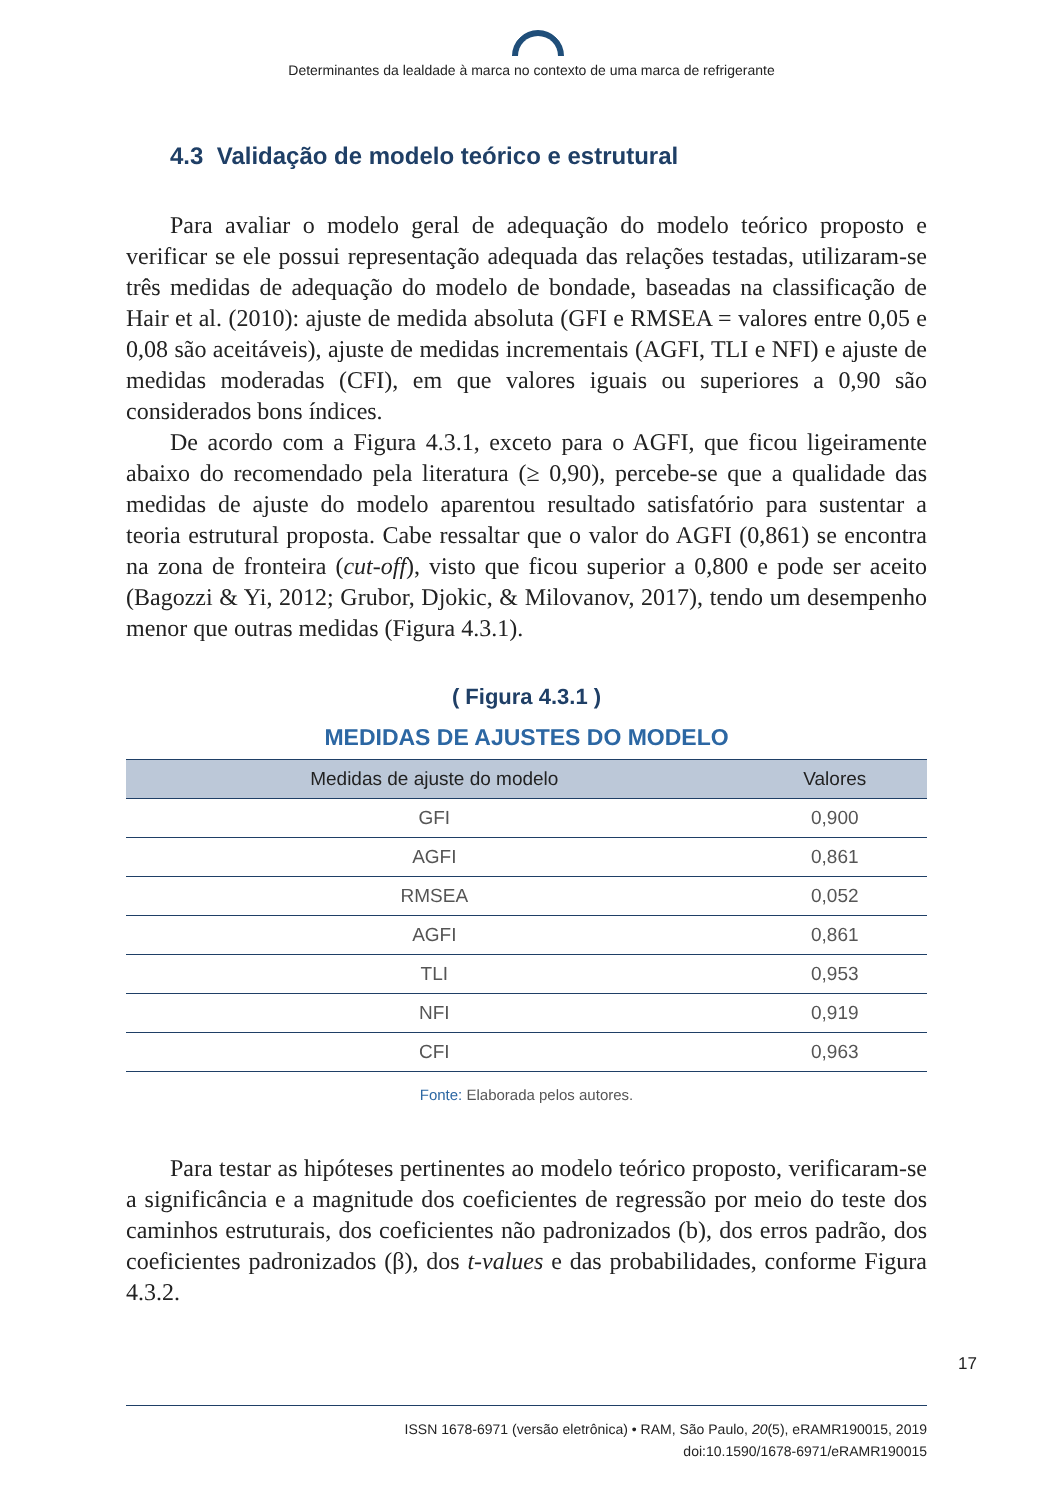Determinantes da lealdade à marca no contexto de uma marca de refrigerante
4.3 Validação de modelo teórico e estrutural
Para avaliar o modelo geral de adequação do modelo teórico proposto e verificar se ele possui representação adequada das relações testadas, utilizaram-se três medidas de adequação do modelo de bondade, baseadas na classificação de Hair et al. (2010): ajuste de medida absoluta (GFI e RMSEA = valores entre 0,05 e 0,08 são aceitáveis), ajuste de medidas incrementais (AGFI, TLI e NFI) e ajuste de medidas moderadas (CFI), em que valores iguais ou superiores a 0,90 são considerados bons índices.
De acordo com a Figura 4.3.1, exceto para o AGFI, que ficou ligeiramente abaixo do recomendado pela literatura (≥ 0,90), percebe-se que a qualidade das medidas de ajuste do modelo aparentou resultado satisfatório para sustentar a teoria estrutural proposta. Cabe ressaltar que o valor do AGFI (0,861) se encontra na zona de fronteira (cut-off), visto que ficou superior a 0,800 e pode ser aceito (Bagozzi & Yi, 2012; Grubor, Djokic, & Milovanov, 2017), tendo um desempenho menor que outras medidas (Figura 4.3.1).
( Figura 4.3.1 )
MEDIDAS DE AJUSTES DO MODELO
| Medidas de ajuste do modelo | Valores |
| --- | --- |
| GFI | 0,900 |
| AGFI | 0,861 |
| RMSEA | 0,052 |
| AGFI | 0,861 |
| TLI | 0,953 |
| NFI | 0,919 |
| CFI | 0,963 |
Fonte: Elaborada pelos autores.
Para testar as hipóteses pertinentes ao modelo teórico proposto, verificaram-se a significância e a magnitude dos coeficientes de regressão por meio do teste dos caminhos estruturais, dos coeficientes não padronizados (b), dos erros padrão, dos coeficientes padronizados (β), dos t-values e das probabilidades, conforme Figura 4.3.2.
17
ISSN 1678-6971 (versão eletrônica) • RAM, São Paulo, 20(5), eRAMR190015, 2019
doi:10.1590/1678-6971/eRAMR190015